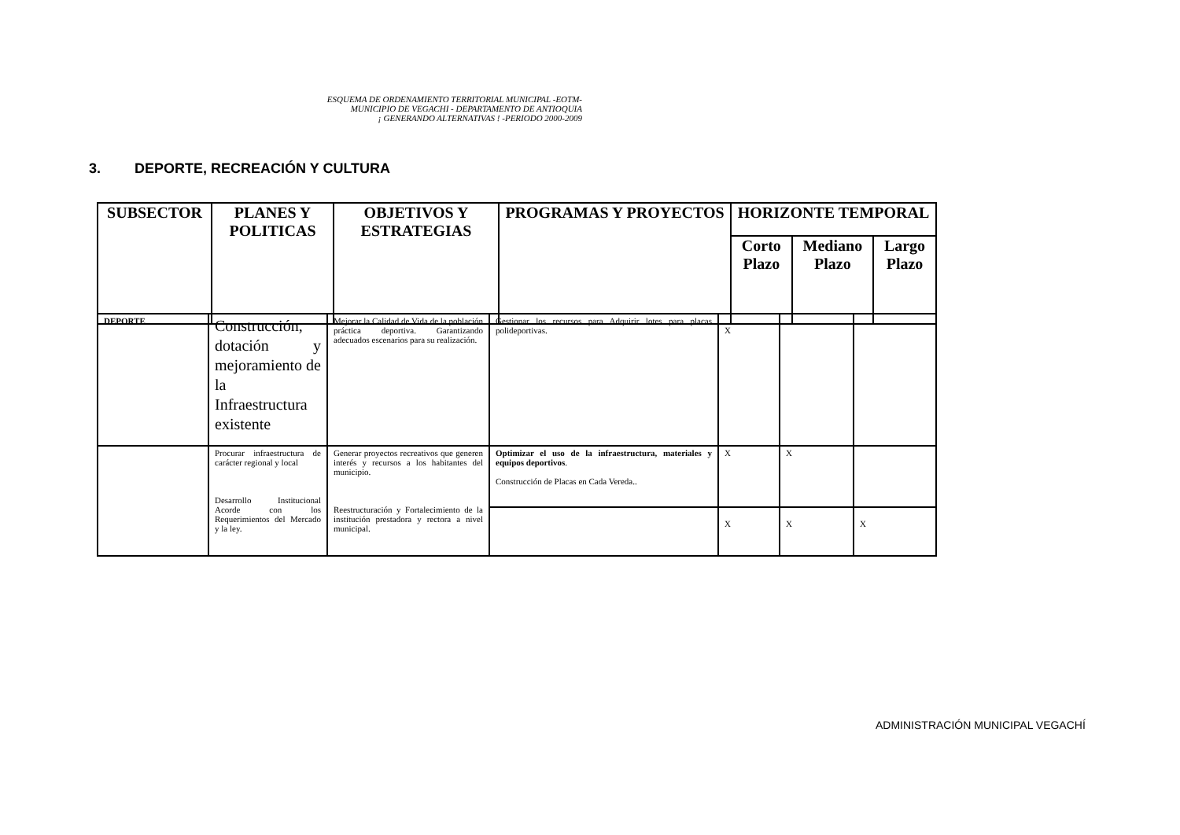ESQUEMA DE ORDENAMIENTO TERRITORIAL MUNICIPAL -EOTM-
MUNICIPIO DE VEGACHI - DEPARTAMENTO DE ANTIOQUIA
¡ GENERANDO ALTERNATIVAS ! -PERIODO 2000-2009
3. DEPORTE, RECREACIÓN Y CULTURA
| SUBSECTOR | PLANES Y POLITICAS | OBJETIVOS Y ESTRATEGIAS | PROGRAMAS Y PROYECTOS | HORIZONTE TEMPORAL | | |
| --- | --- | --- | --- | --- | --- | --- |
| | | | | Corto Plazo | Mediano Plazo | Largo Plazo |
| DEPORTE . | Construcción, dotación y mejoramiento de la Infraestructura existente | Mejorar la Calidad de Vida de la población práctica deportiva. Garantizando adecuados escenarios para su realización. | Gestionar los recursos para Adquirir lotes para placas polideportivas. | X | | |
| | Procurar infraestructura de carácter regional y local Desarrollo Institucional Acorde con los Requerimientos del Mercado y la ley. | Generar proyectos recreativos que generen interés y recursos a los habitantes del municipio. Reestructuración y Fortalecimiento de la institución prestadora y rectora a nivel municipal. | Optimizar el uso de la infraestructura, materiales y equipos deportivos . Construcción de Placas en Cada Vereda.. | X | X | |
| | | | | X | X | X |
ADMINISTRACIÓN MUNICIPAL VEGACHÍ